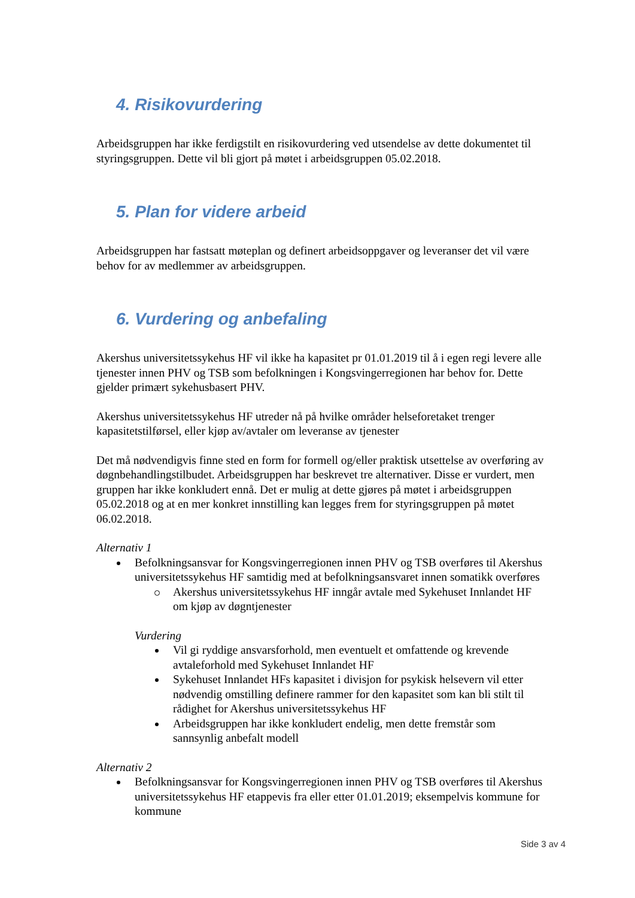4. Risikovurdering
Arbeidsgruppen har ikke ferdigstilt en risikovurdering ved utsendelse av dette dokumentet til styringsgruppen. Dette vil bli gjort på møtet i arbeidsgruppen 05.02.2018.
5. Plan for videre arbeid
Arbeidsgruppen har fastsatt møteplan og definert arbeidsoppgaver og leveranser det vil være behov for av medlemmer av arbeidsgruppen.
6. Vurdering og anbefaling
Akershus universitetssykehus HF vil ikke ha kapasitet pr 01.01.2019 til å i egen regi levere alle tjenester innen PHV og TSB som befolkningen i Kongsvingerregionen har behov for. Dette gjelder primært sykehusbasert PHV.
Akershus universitetssykehus HF utreder nå på hvilke områder helseforetaket trenger kapasitetstilførsel, eller kjøp av/avtaler om leveranse av tjenester
Det må nødvendigvis finne sted en form for formell og/eller praktisk utsettelse av overføring av døgnbehandlingstilbudet. Arbeidsgruppen har beskrevet tre alternativer. Disse er vurdert, men gruppen har ikke konkludert ennå. Det er mulig at dette gjøres på møtet i arbeidsgruppen 05.02.2018 og at en mer konkret innstilling kan legges frem for styringsgruppen på møtet 06.02.2018.
Alternativ 1
Befolkningsansvar for Kongsvingerregionen innen PHV og TSB overføres til Akershus universitetssykehus HF samtidig med at befolkningsansvaret innen somatikk overføres
Akershus universitetssykehus HF inngår avtale med Sykehuset Innlandet HF om kjøp av døgntjenester
Vurdering
Vil gi ryddige ansvarsforhold, men eventuelt et omfattende og krevende avtaleforhold med Sykehuset Innlandet HF
Sykehuset Innlandet HFs kapasitet i divisjon for psykisk helsevern vil etter nødvendig omstilling definere rammer for den kapasitet som kan bli stilt til rådighet for Akershus universitetssykehus HF
Arbeidsgruppen har ikke konkludert endelig, men dette fremstår som sannsynlig anbefalt modell
Alternativ 2
Befolkningsansvar for Kongsvingerregionen innen PHV og TSB overføres til Akershus universitetssykehus HF etappevis fra eller etter 01.01.2019; eksempelvis kommune for kommune
Side 3 av 4